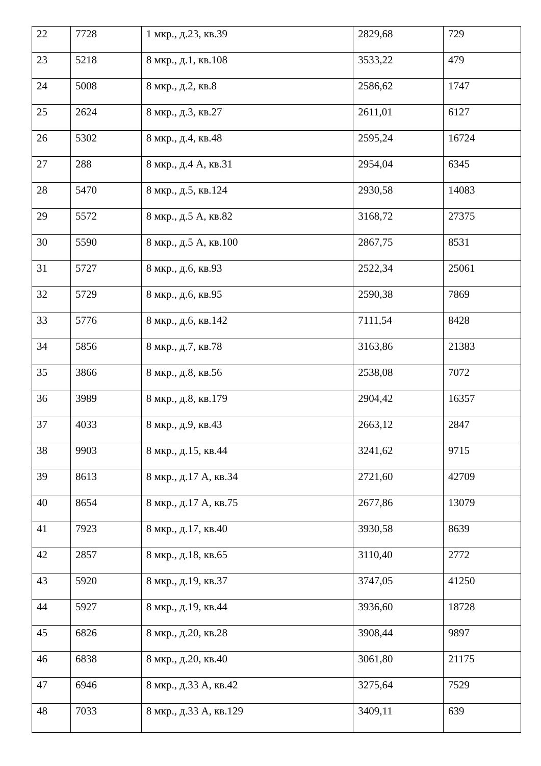| 22 | 7728 | 1 мкр., д.23, кв.39 | 2829,68 | 729 |
| 23 | 5218 | 8 мкр., д.1, кв.108 | 3533,22 | 479 |
| 24 | 5008 | 8 мкр., д.2, кв.8 | 2586,62 | 1747 |
| 25 | 2624 | 8 мкр., д.3, кв.27 | 2611,01 | 6127 |
| 26 | 5302 | 8 мкр., д.4, кв.48 | 2595,24 | 16724 |
| 27 | 288 | 8 мкр., д.4 А, кв.31 | 2954,04 | 6345 |
| 28 | 5470 | 8 мкр., д.5, кв.124 | 2930,58 | 14083 |
| 29 | 5572 | 8 мкр., д.5 А, кв.82 | 3168,72 | 27375 |
| 30 | 5590 | 8 мкр., д.5 А, кв.100 | 2867,75 | 8531 |
| 31 | 5727 | 8 мкр., д.6, кв.93 | 2522,34 | 25061 |
| 32 | 5729 | 8 мкр., д.6, кв.95 | 2590,38 | 7869 |
| 33 | 5776 | 8 мкр., д.6, кв.142 | 7111,54 | 8428 |
| 34 | 5856 | 8 мкр., д.7, кв.78 | 3163,86 | 21383 |
| 35 | 3866 | 8 мкр., д.8, кв.56 | 2538,08 | 7072 |
| 36 | 3989 | 8 мкр., д.8, кв.179 | 2904,42 | 16357 |
| 37 | 4033 | 8 мкр., д.9, кв.43 | 2663,12 | 2847 |
| 38 | 9903 | 8 мкр., д.15, кв.44 | 3241,62 | 9715 |
| 39 | 8613 | 8 мкр., д.17 А, кв.34 | 2721,60 | 42709 |
| 40 | 8654 | 8 мкр., д.17 А, кв.75 | 2677,86 | 13079 |
| 41 | 7923 | 8 мкр., д.17, кв.40 | 3930,58 | 8639 |
| 42 | 2857 | 8 мкр., д.18, кв.65 | 3110,40 | 2772 |
| 43 | 5920 | 8 мкр., д.19, кв.37 | 3747,05 | 41250 |
| 44 | 5927 | 8 мкр., д.19, кв.44 | 3936,60 | 18728 |
| 45 | 6826 | 8 мкр., д.20, кв.28 | 3908,44 | 9897 |
| 46 | 6838 | 8 мкр., д.20, кв.40 | 3061,80 | 21175 |
| 47 | 6946 | 8 мкр., д.33 А, кв.42 | 3275,64 | 7529 |
| 48 | 7033 | 8 мкр., д.33 А, кв.129 | 3409,11 | 639 |